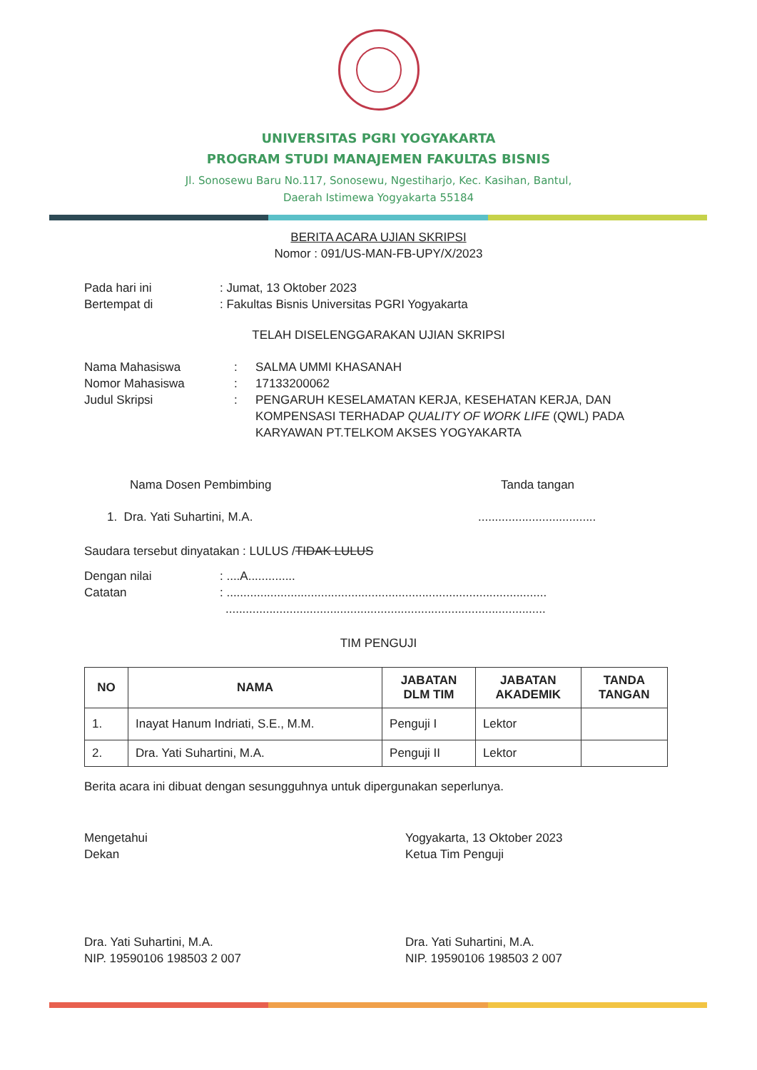UNIVERSITAS PGRI YOGYAKARTA
PROGRAM STUDI MANAJEMEN FAKULTAS BISNIS
Jl. Sonosewu Baru No.117, Sonosewu, Ngestiharjo, Kec. Kasihan, Bantul,
Daerah Istimewa Yogyakarta 55184
BERITA ACARA UJIAN SKRIPSI
Nomor : 091/US-MAN-FB-UPY/X/2023
Pada hari ini: Jumat, 13 Oktober 2023
Bertempat di: Fakultas Bisnis Universitas PGRI Yogyakarta
TELAH DISELENGGARAKAN UJIAN SKRIPSI
Nama Mahasiswa: SALMA UMMI KHASANAH
Nomor Mahasiswa: 17133200062
Judul Skripsi: PENGARUH KESELAMATAN KERJA, KESEHATAN KERJA, DAN KOMPENSASI TERHADAP QUALITY OF WORK LIFE (QWL) PADA KARYAWAN PT.TELKOM AKSES YOGYAKARTA
Nama Dosen Pembimbing Tanda tangan
1. Dra. Yati Suhartini, M.A....................................
Saudara tersebut dinyatakan : LULUS / TIDAK LULUS
Dengan nilai: ....A..............
Catatan: ...............................................................................................
...............................................................................................
TIM PENGUJI
| NO | NAMA | JABATAN DLM TIM | JABATAN AKADEMIK | TANDA TANGAN |
| --- | --- | --- | --- | --- |
| 1. | Inayat Hanum Indriati, S.E., M.M. | Penguji I | Lektor | |
| 2. | Dra. Yati Suhartini, M.A. | Penguji II | Lektor | |
Berita acara ini dibuat dengan sesungguhnya untuk dipergunakan seperlunya.
Mengetahui
Dekan
Dra. Yati Suhartini, M.A.
NIP. 19590106 198503 2 007
Yogyakarta, 13 Oktober 2023
Ketua Tim Penguji
Dra. Yati Suhartini, M.A.
NIP. 19590106 198503 2 007